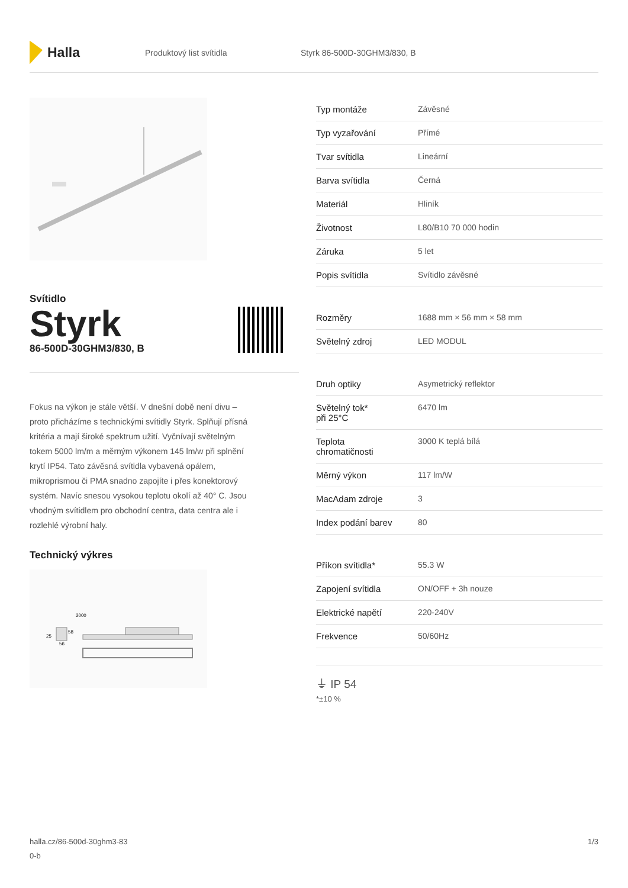Halla
Produktový list svítidla Styrk 86-500D-30GHM3/830, B
Svítidlo
Styrk
86-500D-30GHM3/830, B
Fokus na výkon je stále větší. V dnešní době není divu – proto přicházíme s technickými svítidly Styrk. Splňují přísná kritéria a mají široké spektrum užití. Vyčnívají světelným tokem 5000 lm/m a měrným výkonem 145 lm/w při splnění krytí IP54. Tato závěsná svítidla vybavená opálem, mikroprismou či PMA snadno zapojíte i přes konektorový systém. Navíc snesou vysokou teplotu okolí až 40° C. Jsou vhodným svítidlem pro obchodní centra, data centra ale i rozlehlé výrobní haly.
Technický výkres
2000
58
25
56
| Typ montáže | Závěsné |
| Typ vyzařování | Přímé |
| Tvar svítidla | Lineární |
| Barva svítidla | Černá |
| Materiál | Hliník |
| Životnost | L80/B10 70 000 hodin |
| Záruka | 5 let |
| Popis svítidla | Svítidlo závěsné |
| Rozměry | 1688 mm × 56 mm × 58 mm |
| Světelný zdroj | LED MODUL |
| Druh optiky | Asymetrický reflektor |
| Světelný tok* při 25°C | 6470 lm |
| Teplota chromatičnosti | 3000 K teplá bílá |
| Měrný výkon | 117 lm/W |
| MacAdam zdroje | 3 |
| Index podání barev | 80 |
| Příkon svítidla* | 55.3 W |
| Zapojení svítidla | ON/OFF + 3h nouze |
| Elektrické napětí | 220-240V |
| Frekvence | 50/60Hz |
⏚ IP 54
*±10 %
halla.cz/86-500d-30ghm3-83
0-b
1/3